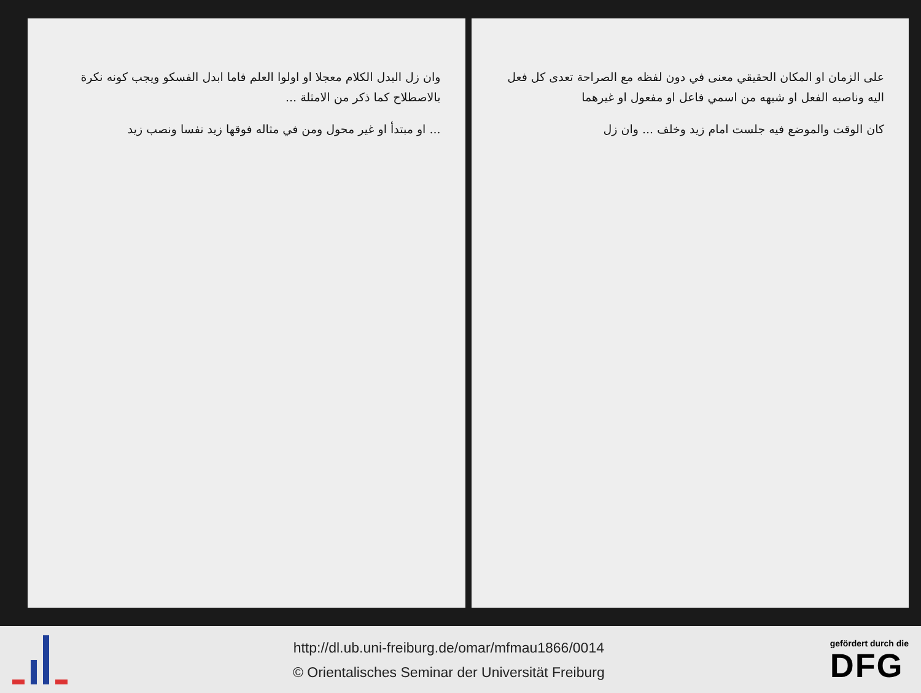على الزمان او المكان الحقيقي معنى في دون لفظه مع الصراحة تعدى كل فعل اليه وناصبه الفعل او شبهه من اسمي فاعل او مفعول او غيرهما
كان الوقت والموضع فيه جلست امام زيد وخلف ... وان زل
وان زل البدل الكلام معجلا او اولوا العلم فاما ابدل الفسكو ويجب كونه نكرة بالاصطلاح كما ذكر من الامثلة ...
... او مبتدأ او غير محول ومن في مثاله فوقها زيد نفسا ونصب زيد
http://dl.ub.uni-freiburg.de/omar/mfmau1866/0014
© Orientalisches Seminar der Universität Freiburg
gefördert durch die
DFG